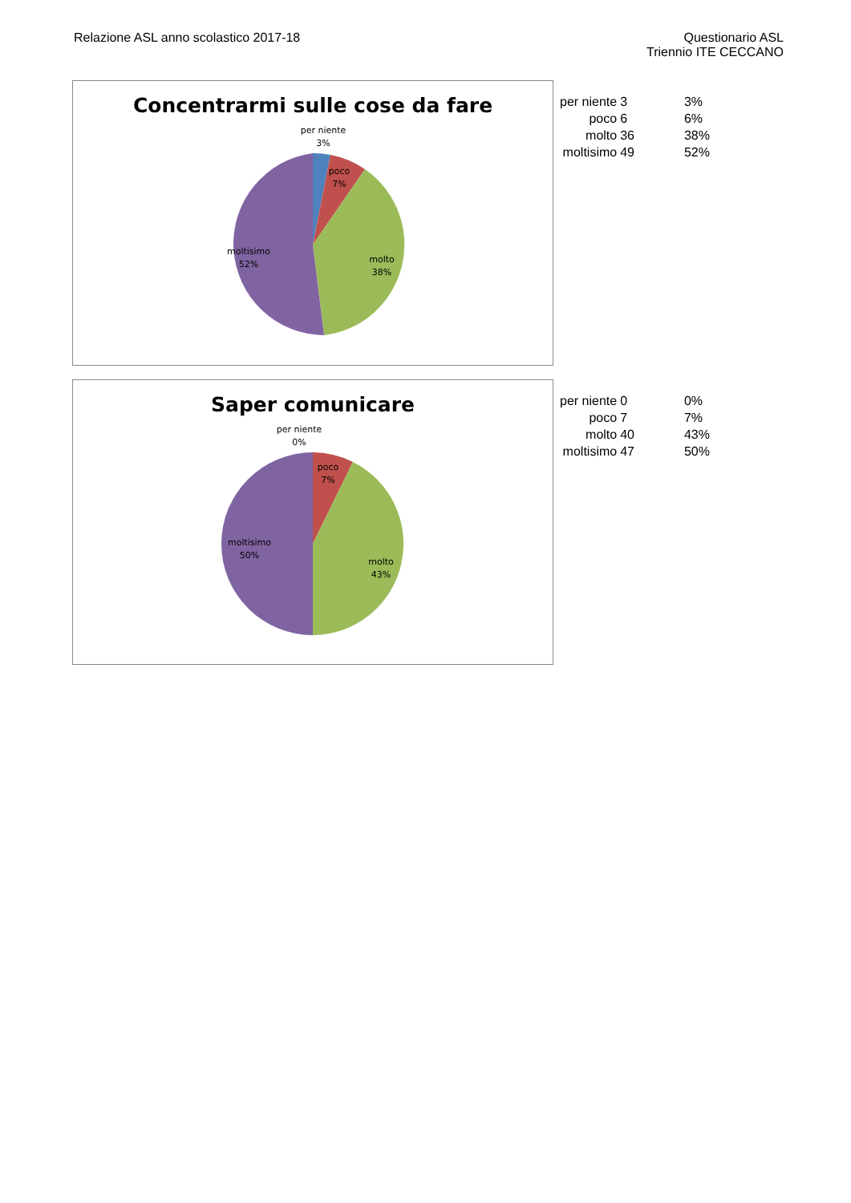Relazione ASL anno scolastico 2017-18
Questionario ASL
Triennio ITE CECCANO
Concentrarmi sulle cose da fare
per niente
3%
poco
7%
molto
38%
moltisimo
52%
| per niente | 3 | 3% |
| poco | 6 | 6% |
| molto | 36 | 38% |
| moltisimo | 49 | 52% |
Saper comunicare
per niente
0%
poco
7%
molto
43%
moltisimo
50%
| per niente | 0 | 0% |
| poco | 7 | 7% |
| molto | 40 | 43% |
| moltisimo | 47 | 50% |